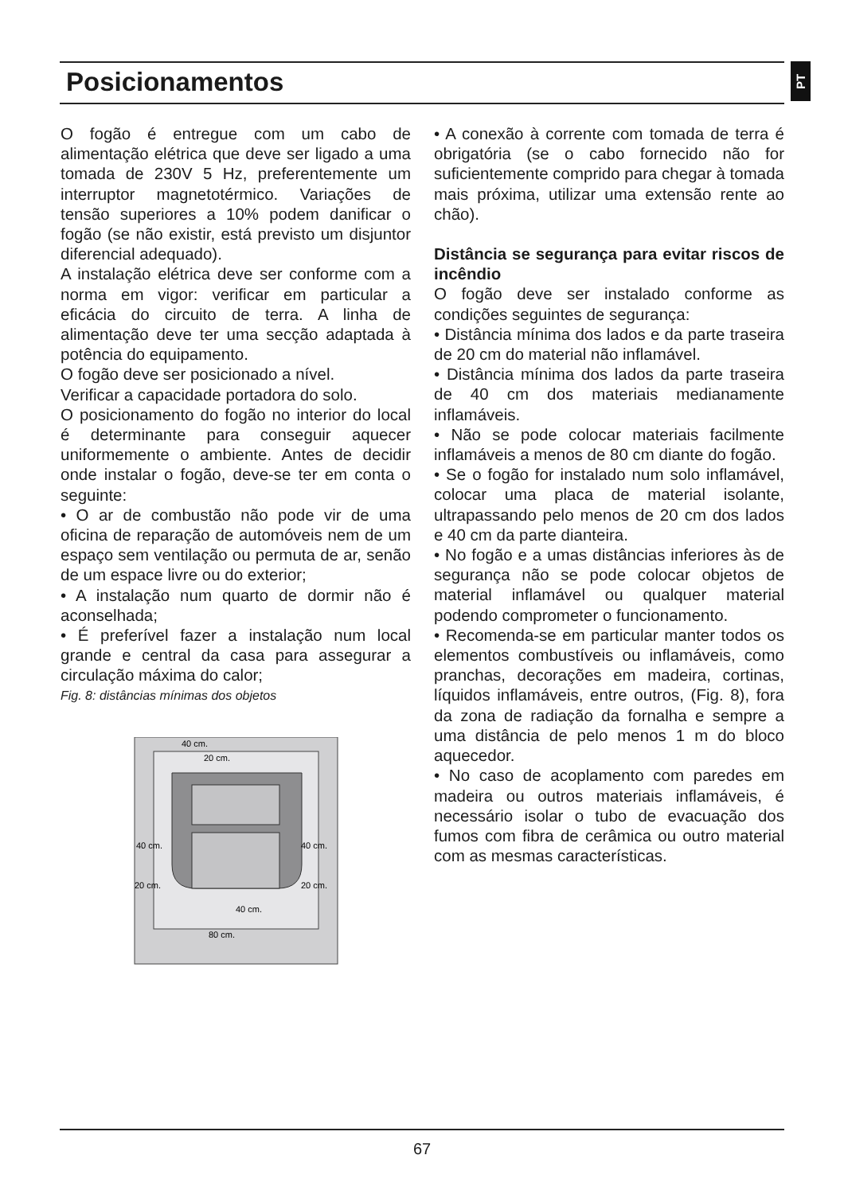Posicionamentos
PT
O fogão é entregue com um cabo de alimentação elétrica que deve ser ligado a uma tomada de 230V 5 Hz, preferentemente um interruptor magnetotérmico. Variações de tensão superiores a 10% podem danificar o fogão (se não existir, está previsto um disjuntor diferencial adequado).
A instalação elétrica deve ser conforme com a norma em vigor: verificar em particular a eficácia do circuito de terra. A linha de alimentação deve ter uma secção adaptada à potência do equipamento.
O fogão deve ser posicionado a nível.
Verificar a capacidade portadora do solo.
O posicionamento do fogão no interior do local é determinante para conseguir aquecer uniformemente o ambiente. Antes de decidir onde instalar o fogão, deve-se ter em conta o seguinte:
• O ar de combustão não pode vir de uma oficina de reparação de automóveis nem de um espaço sem ventilação ou permuta de ar, senão de um espace livre ou do exterior;
• A instalação num quarto de dormir não é aconselhada;
• É preferível fazer a instalação num local grande e central da casa para assegurar a circulação máxima do calor;
Fig. 8: distâncias mínimas dos objetos
40 cm.
20 cm.
40 cm.
40 cm.
20 cm.
20 cm.
40 cm.
80 cm.
• A conexão à corrente com tomada de terra é obrigatória (se o cabo fornecido não for suficientemente comprido para chegar à tomada mais próxima, utilizar uma extensão rente ao chão).
Distância se segurança para evitar riscos de incêndio
O fogão deve ser instalado conforme as condições seguintes de segurança:
• Distância mínima dos lados e da parte traseira de 20 cm do material não inflamável.
• Distância mínima dos lados da parte traseira de 40 cm dos materiais medianamente inflamáveis.
• Não se pode colocar materiais facilmente inflamáveis a menos de 80 cm diante do fogão.
• Se o fogão for instalado num solo inflamável, colocar uma placa de material isolante, ultrapassando pelo menos de 20 cm dos lados e 40 cm da parte dianteira.
• No fogão e a umas distâncias inferiores às de segurança não se pode colocar objetos de material inflamável ou qualquer material podendo comprometer o funcionamento.
• Recomenda-se em particular manter todos os elementos combustíveis ou inflamáveis, como pranchas, decorações em madeira, cortinas, líquidos inflamáveis, entre outros, (Fig. 8), fora da zona de radiação da fornalha e sempre a uma distância de pelo menos 1 m do bloco aquecedor.
• No caso de acoplamento com paredes em madeira ou outros materiais inflamáveis, é necessário isolar o tubo de evacuação dos fumos com fibra de cerâmica ou outro material com as mesmas características.
67